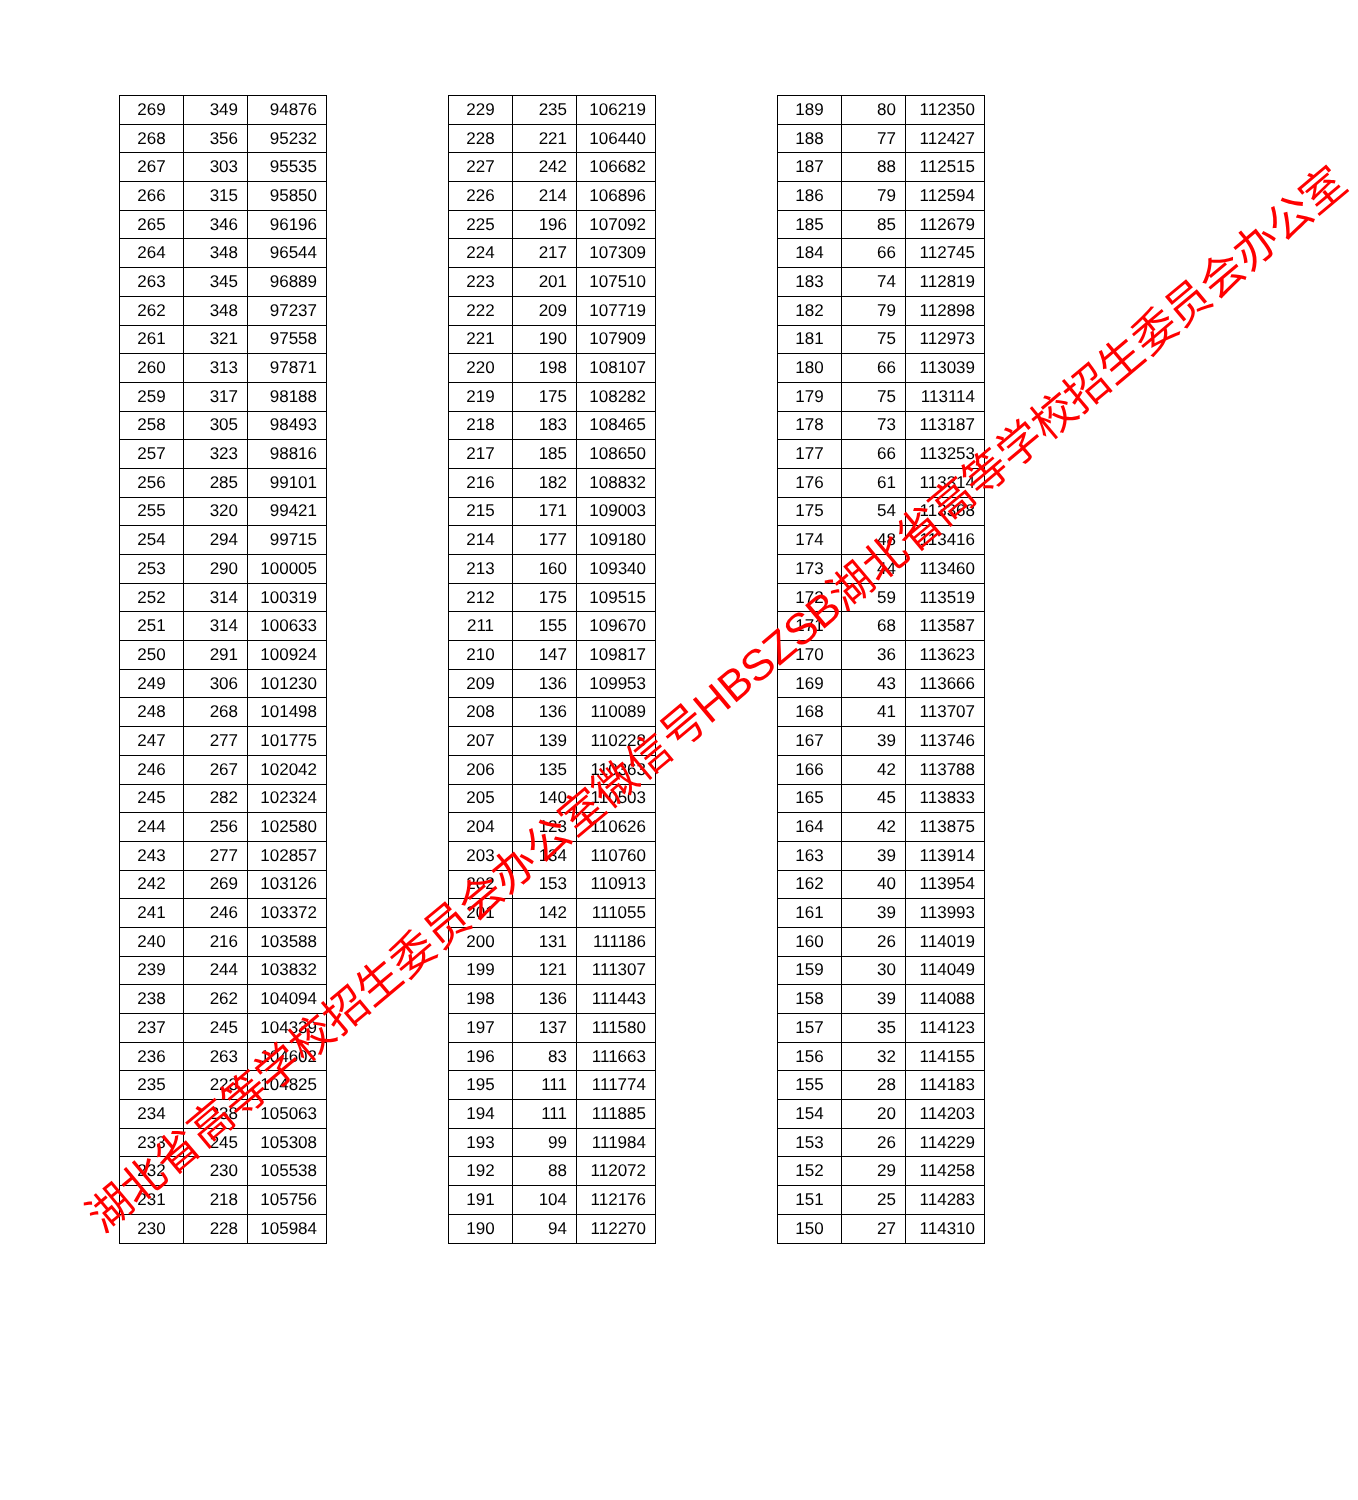| 269 | 349 | 94876 |
| 268 | 356 | 95232 |
| 267 | 303 | 95535 |
| 266 | 315 | 95850 |
| 265 | 346 | 96196 |
| 264 | 348 | 96544 |
| 263 | 345 | 96889 |
| 262 | 348 | 97237 |
| 261 | 321 | 97558 |
| 260 | 313 | 97871 |
| 259 | 317 | 98188 |
| 258 | 305 | 98493 |
| 257 | 323 | 98816 |
| 256 | 285 | 99101 |
| 255 | 320 | 99421 |
| 254 | 294 | 99715 |
| 253 | 290 | 100005 |
| 252 | 314 | 100319 |
| 251 | 314 | 100633 |
| 250 | 291 | 100924 |
| 249 | 306 | 101230 |
| 248 | 268 | 101498 |
| 247 | 277 | 101775 |
| 246 | 267 | 102042 |
| 245 | 282 | 102324 |
| 244 | 256 | 102580 |
| 243 | 277 | 102857 |
| 242 | 269 | 103126 |
| 241 | 246 | 103372 |
| 240 | 216 | 103588 |
| 239 | 244 | 103832 |
| 238 | 262 | 104094 |
| 237 | 245 | 104339 |
| 236 | 263 | 104602 |
| 235 | 223 | 104825 |
| 234 | 238 | 105063 |
| 233 | 245 | 105308 |
| 232 | 230 | 105538 |
| 231 | 218 | 105756 |
| 230 | 228 | 105984 |
| 229 | 235 | 106219 |
| 228 | 221 | 106440 |
| 227 | 242 | 106682 |
| 226 | 214 | 106896 |
| 225 | 196 | 107092 |
| 224 | 217 | 107309 |
| 223 | 201 | 107510 |
| 222 | 209 | 107719 |
| 221 | 190 | 107909 |
| 220 | 198 | 108107 |
| 219 | 175 | 108282 |
| 218 | 183 | 108465 |
| 217 | 185 | 108650 |
| 216 | 182 | 108832 |
| 215 | 171 | 109003 |
| 214 | 177 | 109180 |
| 213 | 160 | 109340 |
| 212 | 175 | 109515 |
| 211 | 155 | 109670 |
| 210 | 147 | 109817 |
| 209 | 136 | 109953 |
| 208 | 136 | 110089 |
| 207 | 139 | 110228 |
| 206 | 135 | 110363 |
| 205 | 140 | 110503 |
| 204 | 123 | 110626 |
| 203 | 134 | 110760 |
| 202 | 153 | 110913 |
| 201 | 142 | 111055 |
| 200 | 131 | 111186 |
| 199 | 121 | 111307 |
| 198 | 136 | 111443 |
| 197 | 137 | 111580 |
| 196 | 83 | 111663 |
| 195 | 111 | 111774 |
| 194 | 111 | 111885 |
| 193 | 99 | 111984 |
| 192 | 88 | 112072 |
| 191 | 104 | 112176 |
| 190 | 94 | 112270 |
| 189 | 80 | 112350 |
| 188 | 77 | 112427 |
| 187 | 88 | 112515 |
| 186 | 79 | 112594 |
| 185 | 85 | 112679 |
| 184 | 66 | 112745 |
| 183 | 74 | 112819 |
| 182 | 79 | 112898 |
| 181 | 75 | 112973 |
| 180 | 66 | 113039 |
| 179 | 75 | 113114 |
| 178 | 73 | 113187 |
| 177 | 66 | 113253 |
| 176 | 61 | 113314 |
| 175 | 54 | 113368 |
| 174 | 48 | 113416 |
| 173 | 44 | 113460 |
| 172 | 59 | 113519 |
| 171 | 68 | 113587 |
| 170 | 36 | 113623 |
| 169 | 43 | 113666 |
| 168 | 41 | 113707 |
| 167 | 39 | 113746 |
| 166 | 42 | 113788 |
| 165 | 45 | 113833 |
| 164 | 42 | 113875 |
| 163 | 39 | 113914 |
| 162 | 40 | 113954 |
| 161 | 39 | 113993 |
| 160 | 26 | 114019 |
| 159 | 30 | 114049 |
| 158 | 39 | 114088 |
| 157 | 35 | 114123 |
| 156 | 32 | 114155 |
| 155 | 28 | 114183 |
| 154 | 20 | 114203 |
| 153 | 26 | 114229 |
| 152 | 29 | 114258 |
| 151 | 25 | 114283 |
| 150 | 27 | 114310 |
湖北省高等学校招生委员会办公室微信号HBSZSB湖北省高等学校招生委员会办公室